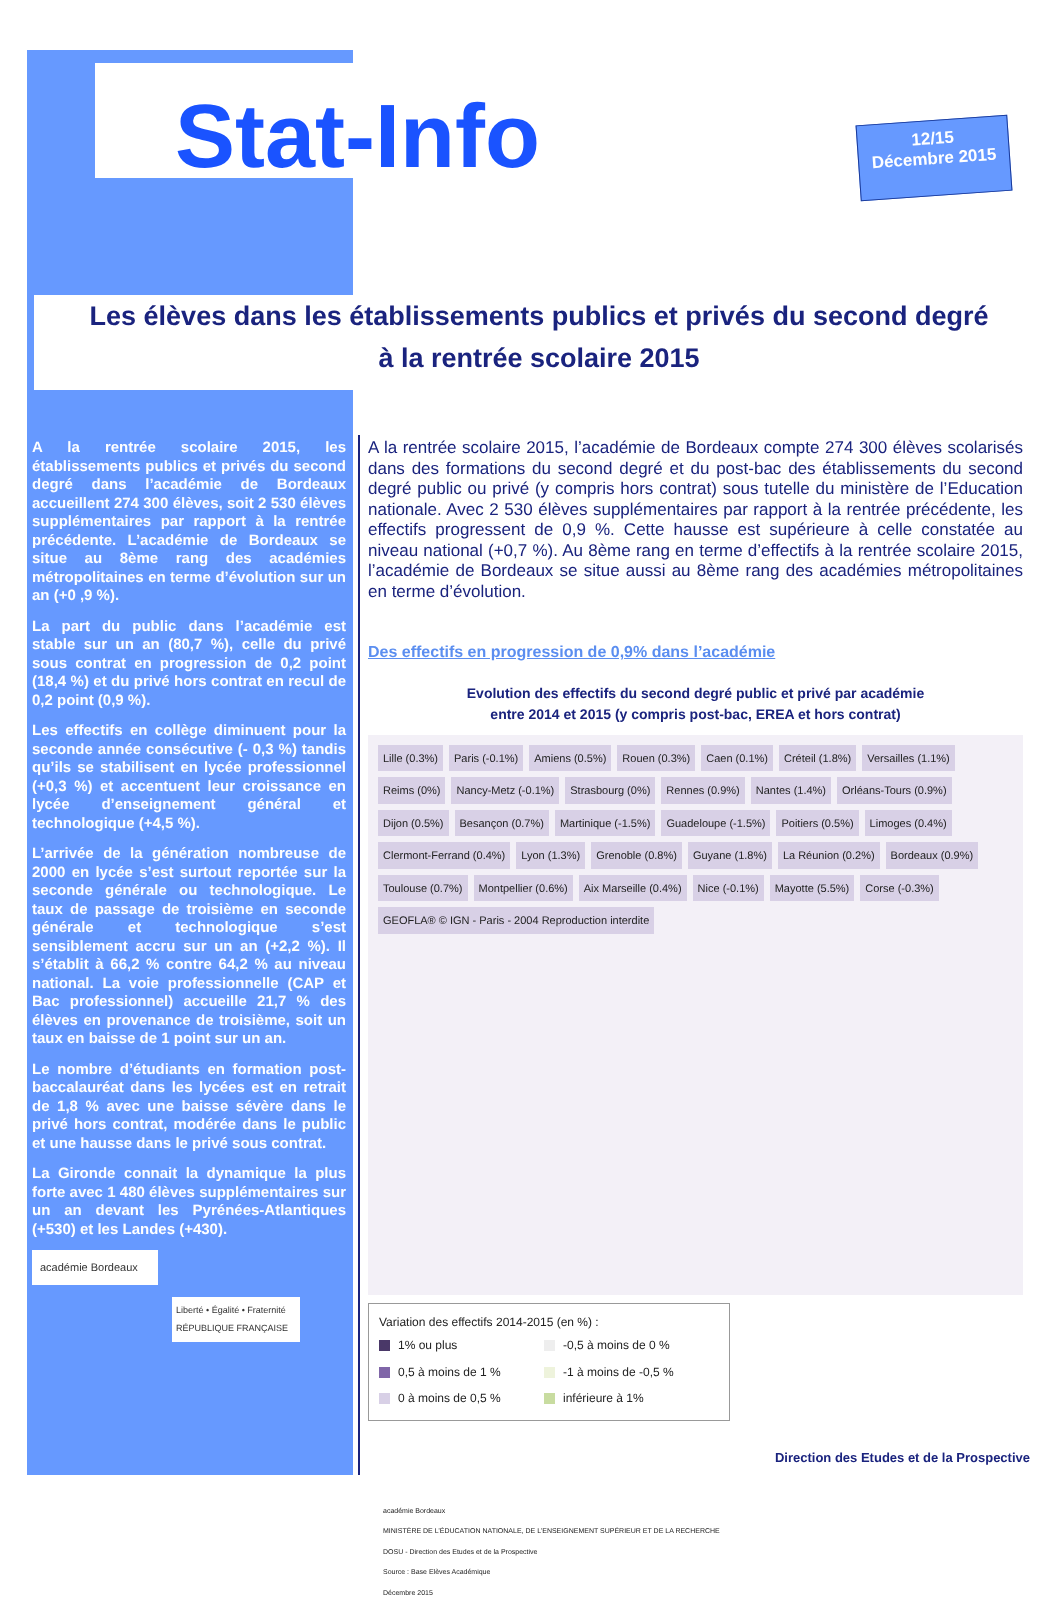Stat-Info
12/15
Décembre 2015
Les élèves dans les établissements publics et privés du second degré
à la rentrée scolaire 2015
A la rentrée scolaire 2015, les établissements publics et privés du second degré dans l’académie de Bordeaux accueillent 274 300 élèves, soit 2 530 élèves supplémentaires par rapport à la rentrée précédente. L’académie de Bordeaux se situe au 8ème rang des académies métropolitaines en terme d’évolution sur un an (+0 ,9 %).
La part du public dans l’académie est stable sur un an (80,7 %), celle du privé sous contrat en progression de 0,2 point (18,4 %) et du privé hors contrat en recul de 0,2 point (0,9 %).
Les effectifs en collège diminuent pour la seconde année consécutive (- 0,3 %) tandis qu’ils se stabilisent en lycée professionnel (+0,3 %) et accentuent leur croissance en lycée d’enseignement général et technologique (+4,5 %).
L’arrivée de la génération nombreuse de 2000 en lycée s’est surtout reportée sur la seconde générale ou technologique. Le taux de passage de troisième en seconde générale et technologique s’est sensiblement accru sur un an (+2,2 %). Il s’établit à 66,2 % contre 64,2 % au niveau national. La voie professionnelle (CAP et Bac professionnel) accueille 21,7 % des élèves en provenance de troisième, soit un taux en baisse de 1 point sur un an.
Le nombre d’étudiants en formation post-baccalauréat dans les lycées est en retrait de 1,8 % avec une baisse sévère dans le privé hors contrat, modérée dans le public et une hausse dans le privé sous contrat.
La Gironde connait la dynamique la plus forte avec 1 480 élèves supplémentaires sur un an devant les Pyrénées-Atlantiques (+530) et les Landes (+430).
académie Bordeaux
Liberté • Égalité • Fraternité
RÉPUBLIQUE FRANÇAISE
A la rentrée scolaire 2015, l’académie de Bordeaux compte 274 300 élèves scolarisés dans des formations du second degré et du post-bac des établissements du second degré public ou privé (y compris hors contrat) sous tutelle du ministère de l’Education nationale. Avec 2 530 élèves supplémentaires par rapport à la rentrée précédente, les effectifs progressent de 0,9 %. Cette hausse est supérieure à celle constatée au niveau national (+0,7 %). Au 8ème rang en terme d’effectifs à la rentrée scolaire 2015, l’académie de Bordeaux se situe aussi au 8ème rang des académies métropolitaines en terme d’évolution.
Des effectifs en progression de 0,9% dans l’académie
Evolution des effectifs du second degré public et privé par académie
entre 2014 et 2015 (y compris post-bac, EREA et hors contrat)
Lille (0.3%) Paris (-0.1%) Amiens (0.5%) Rouen (0.3%) Caen (0.1%) Créteil (1.8%) Versailles (1.1%) Reims (0%) Nancy-Metz (-0.1%) Strasbourg (0%) Rennes (0.9%) Nantes (1.4%) Orléans-Tours (0.9%) Dijon (0.5%) Besançon (0.7%) Martinique (-1.5%) Guadeloupe (-1.5%) Poitiers (0.5%) Limoges (0.4%) Clermont-Ferrand (0.4%) Lyon (1.3%) Grenoble (0.8%) Guyane (1.8%) La Réunion (0.2%) Bordeaux (0.9%) Toulouse (0.7%) Montpellier (0.6%) Aix Marseille (0.4%) Nice (-0.1%) Mayotte (5.5%) Corse (-0.3%) GEOFLA® © IGN - Paris - 2004 Reproduction interdite
Variation des effectifs 2014-2015 (en %) :
1% ou plus -0,5 à moins de 0 % 0,5 à moins de 1 % -1 à moins de -0,5 % 0 à moins de 0,5 % inférieure à 1%
académie Bordeaux
MINISTÈRE DE L’ÉDUCATION NATIONALE, DE L’ENSEIGNEMENT SUPÉRIEUR ET DE LA RECHERCHE
DOSU - Direction des Etudes et de la Prospective
Source : Base Elèves Académique
Décembre 2015
Direction des Etudes et de la Prospective